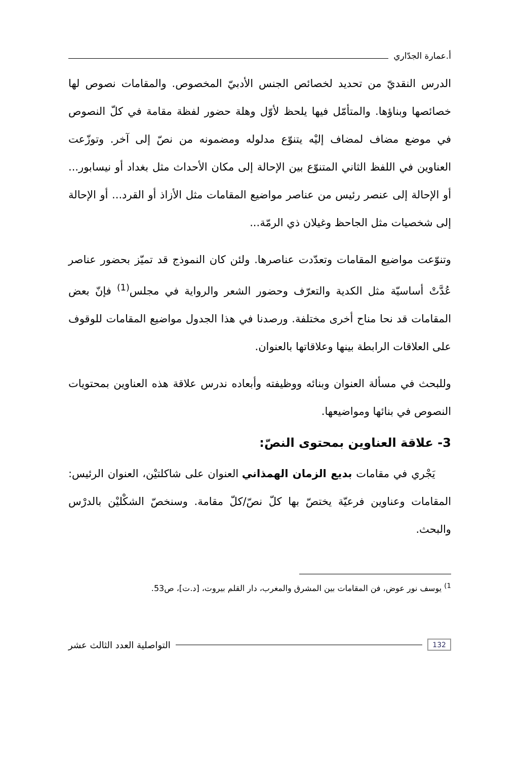أ.عمارة الجدّاري
الدرس النقديّ من تحديد لخصائص الجنس الأدبيّ المخصوص. والمقامات نصوص لها خصائصها وبناؤها. والمتأمّل فيها يلحظ لأوّل وهلة حضور لفظة مقامة في كلّ النصوص في موضع مضاف لمضاف إليْه يتنوّع مدلوله ومضمونه من نصّ إلى آخر. وتوزّعت العناوين في اللفظ الثاني المتنوّع بين الإحالة إلى مكان الأحداث مثل بغداد أو نيسابور... أو الإحالة إلى عنصر رئيس من عناصر مواضيع المقامات مثل الأزاذ أو القرد... أو الإحالة إلى شخصيات مثل الجاحظ وغيلان ذي الرمّة...
وتنوّعت مواضيع المقامات وتعدّدت عناصرها. ولئن كان النموذج قد تميّز بحضور عناصر عُدَّتْ أساسيّة مثل الكدية والتعرّف وحضور الشعر والرواية في مجلس<sup>(1)</sup> فإنّ بعض المقامات قد نحا مناح أخرى مختلفة. ورصدنا في هذا الجدول مواضيع المقامات للوقوف على العلاقات الرابطة بينها وعلاقاتها بالعنوان.
وللبحث في مسألة العنوان وبنائه ووظيفته وأبعاده ندرس علاقة هذه العناوين بمحتويات النصوص في بنائها ومواضيعها.
3- علاقة العناوين بمحتوى النصّ:
يَجْري في مقامات بديع الزمان الهمذاني العنوان على شاكلتيْن، العنوان الرئيس: المقامات وعناوين فرعيّة يختصّ بها كلّ نصّ/كلّ مقامة. وسنخصّ الشكْليْن بالدرْس والبحث.
<sup>1)</sup> يوسف نور عوض، فن المقامات بين المشرق والمغرب، دار القلم بيروت، [د.ت]، ص53.
132 التواصلية العدد الثالث عشر